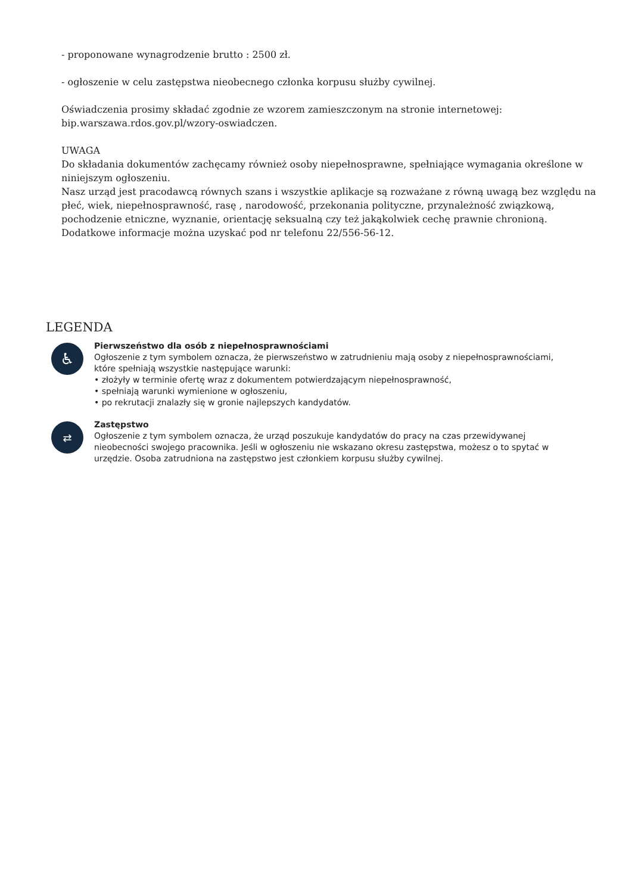- proponowane wynagrodzenie brutto : 2500 zł.
- ogłoszenie w celu zastępstwa nieobecnego członka korpusu służby cywilnej.
Oświadczenia prosimy składać zgodnie ze wzorem zamieszczonym na stronie internetowej:
bip.warszawa.rdos.gov.pl/wzory-oswiadczen.
UWAGA
Do składania dokumentów zachęcamy również osoby niepełnosprawne, spełniające wymagania określone w niniejszym ogłoszeniu.
Nasz urząd jest pracodawcą równych szans i wszystkie aplikacje są rozważane z równą uwagą bez względu na płeć, wiek, niepełnosprawność, rasę , narodowość, przekonania polityczne, przynależność związkową, pochodzenie etniczne, wyznanie, orientację seksualną czy też jakąkolwiek cechę prawnie chronioną.
Dodatkowe informacje można uzyskać pod nr telefonu 22/556-56-12.
LEGENDA
♿
Pierwszeństwo dla osób z niepełnosprawnościami
Ogłoszenie z tym symbolem oznacza, że pierwszeństwo w zatrudnieniu mają osoby z niepełnosprawnościami, które spełniają wszystkie następujące warunki:
• złożyły w terminie ofertę wraz z dokumentem potwierdzającym niepełnosprawność,
• spełniają warunki wymienione w ogłoszeniu,
• po rekrutacji znalazły się w gronie najlepszych kandydatów.
⇄
Zastępstwo
Ogłoszenie z tym symbolem oznacza, że urząd poszukuje kandydatów do pracy na czas przewidywanej nieobecności swojego pracownika. Jeśli w ogłoszeniu nie wskazano okresu zastępstwa, możesz o to spytać w urzędzie. Osoba zatrudniona na zastępstwo jest członkiem korpusu służby cywilnej.